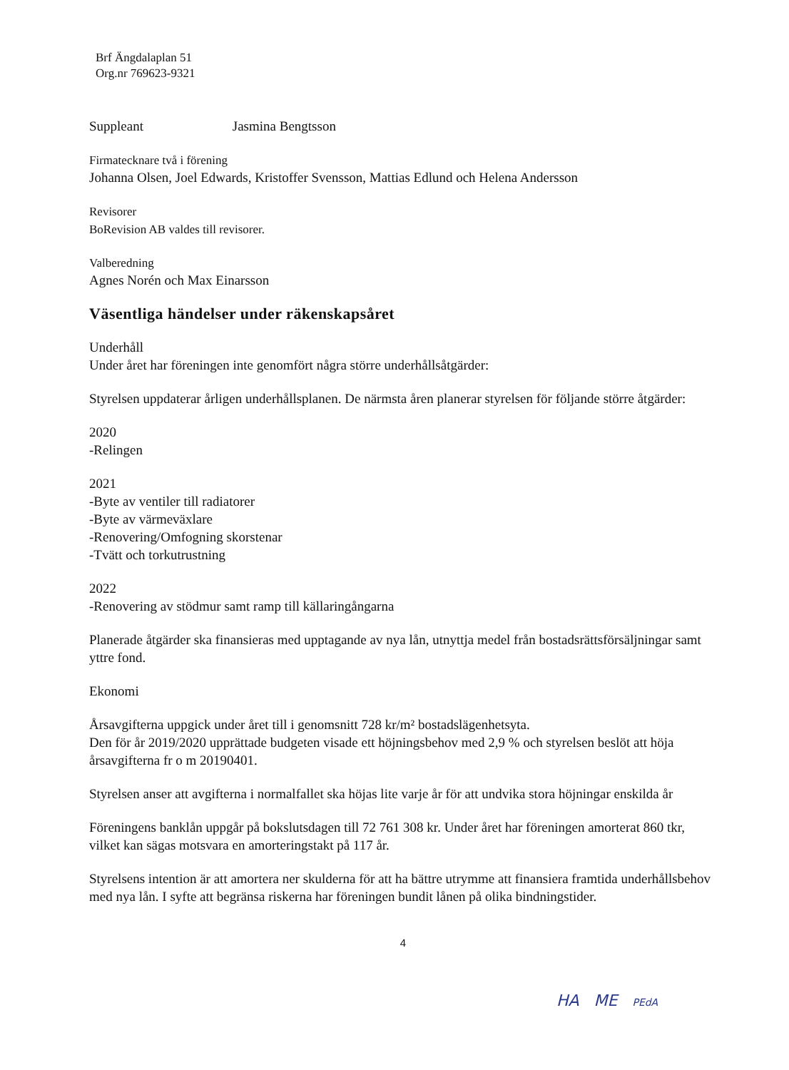Brf Ängdalaplan 51
Org.nr 769623-9321
Suppleant Jasmina Bengtsson
Firmatecknare två i förening
Johanna Olsen, Joel Edwards, Kristoffer Svensson, Mattias Edlund och Helena Andersson
Revisorer
BoRevision AB valdes till revisorer.
Valberedning
Agnes Norén och Max Einarsson
Väsentliga händelser under räkenskapsåret
Underhåll
Under året har föreningen inte genomfört några större underhållsåtgärder:
Styrelsen uppdaterar årligen underhållsplanen. De närmsta åren planerar styrelsen för följande större åtgärder:
2020
-Relingen
2021
-Byte av ventiler till radiatorer
-Byte av värmeväxlare
-Renovering/Omfogning skorstenar
-Tvätt och torkutrustning
2022
-Renovering av stödmur samt ramp till källaringångarna
Planerade åtgärder ska finansieras med upptagande av nya lån, utnyttja medel från bostadsrättsförsäljningar samt yttre fond.
Ekonomi
Årsavgifterna uppgick under året till i genomsnitt 728 kr/m² bostadslägenhetsyta.
Den för år 2019/2020 upprättade budgeten visade ett höjningsbehov med 2,9 % och styrelsen beslöt att höja årsavgifterna fr o m 20190401.
Styrelsen anser att avgifterna i normalfallet ska höjas lite varje år för att undvika stora höjningar enskilda år
Föreningens banklån uppgår på bokslutsdagen till 72 761 308 kr. Under året har föreningen amorterat 860 tkr, vilket kan sägas motsvara en amorteringstakt på 117 år.
Styrelsens intention är att amortera ner skulderna för att ha bättre utrymme att finansiera framtida underhållsbehov med nya lån. I syfte att begränsa riskerna har föreningen bundit lånen på olika bindningstider.
4
HA ME PEdA